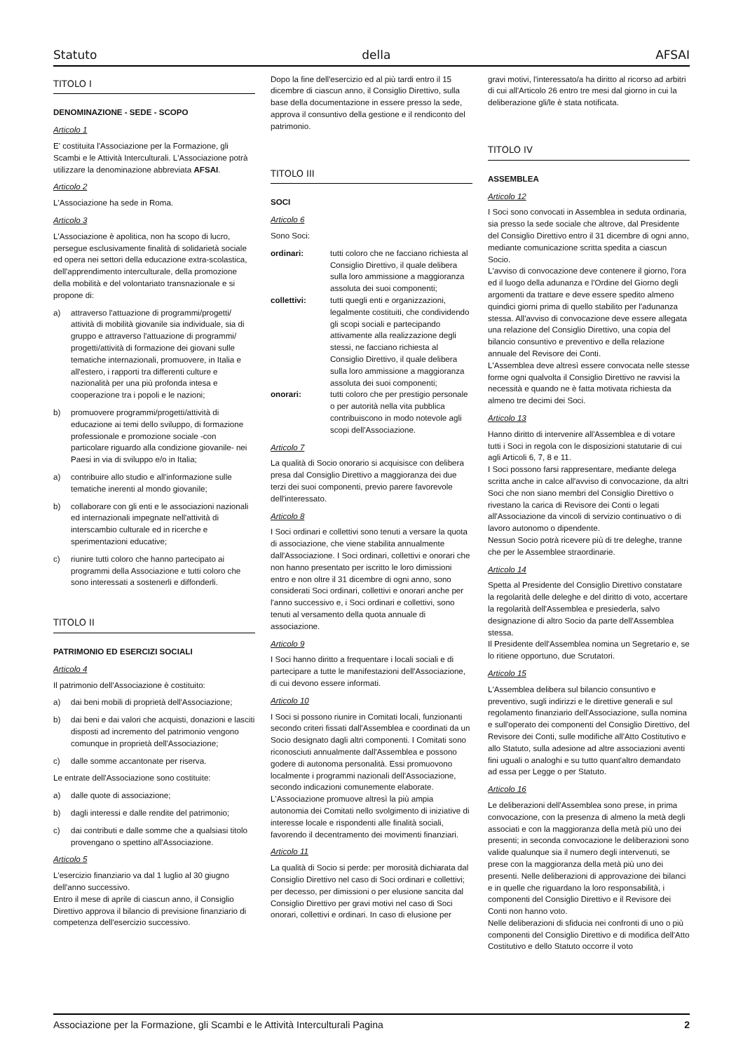Statuto della AFSAI
TITOLO I
DENOMINAZIONE - SEDE - SCOPO
Articolo 1
E' costituita l'Associazione per la Formazione, gli Scambi e le Attività Interculturali. L'Associazione potrà utilizzare la denominazione abbreviata AFSAI.
Articolo 2
L'Associazione ha sede in Roma.
Articolo 3
L'Associazione è apolitica, non ha scopo di lucro, persegue esclusivamente finalità di solidarietà sociale ed opera nei settori della educazione extra-scolastica, dell'apprendimento interculturale, della promozione della mobilità e del volontariato transnazionale e si propone di:
a) attraverso l'attuazione di programmi/progetti/ attività di mobilità giovanile sia individuale, sia di gruppo e attraverso l'attuazione di programmi/ progetti/attività di formazione dei giovani sulle tematiche internazionali, promuovere, in Italia e all'estero, i rapporti tra differenti culture e nazionalità per una più profonda intesa e cooperazione tra i popoli e le nazioni;
b) promuovere programmi/progetti/attività di educazione ai temi dello sviluppo, di formazione professionale e promozione sociale -con particolare riguardo alla condizione giovanile- nei Paesi in via di sviluppo e/o in Italia;
a) contribuire allo studio e all'informazione sulle tematiche inerenti al mondo giovanile;
b) collaborare con gli enti e le associazioni nazionali ed internazionali impegnate nell'attività di interscambio culturale ed in ricerche e sperimentazioni educative;
c) riunire tutti coloro che hanno partecipato ai programmi della Associazione e tutti coloro che sono interessati a sostenerli e diffonderli.
TITOLO II
PATRIMONIO ED ESERCIZI SOCIALI
Articolo 4
Il patrimonio dell'Associazione è costituito:
a) dai beni mobili di proprietà dell'Associazione;
b) dai beni e dai valori che acquisti, donazioni e lasciti disposti ad incremento del patrimonio vengono comunque in proprietà dell'Associazione;
c) dalle somme accantonate per riserva.
Le entrate dell'Associazione sono costituite:
a) dalle quote di associazione;
b) dagli interessi e dalle rendite del patrimonio;
c) dai contributi e dalle somme che a qualsiasi titolo provengano o spettino all'Associazione.
Articolo 5
L'esercizio finanziario va dal 1 luglio al 30 giugno dell'anno successivo.
Entro il mese di aprile di ciascun anno, il Consiglio Direttivo approva il bilancio di previsione finanziario di competenza dell'esercizio successivo.
Dopo la fine dell'esercizio ed al più tardi entro il 15 dicembre di ciascun anno, il Consiglio Direttivo, sulla base della documentazione in essere presso la sede, approva il consuntivo della gestione e il rendiconto del patrimonio.
TITOLO III
SOCI
Articolo 6
Sono Soci:
ordinari: tutti coloro che ne facciano richiesta al Consiglio Direttivo, il quale delibera sulla loro ammissione a maggioranza assoluta dei suoi componenti;
collettivi: tutti quegli enti e organizzazioni, legalmente costituiti, che condividendo gli scopi sociali e partecipando attivamente alla realizzazione degli stessi, ne facciano richiesta al Consiglio Direttivo, il quale delibera sulla loro ammissione a maggioranza assoluta dei suoi componenti;
onorari: tutti coloro che per prestigio personale o per autorità nella vita pubblica contribuiscono in modo notevole agli scopi dell'Associazione.
Articolo 7
La qualità di Socio onorario si acquisisce con delibera presa dal Consiglio Direttivo a maggioranza dei due terzi dei suoi componenti, previo parere favorevole dell'interessato.
Articolo 8
I Soci ordinari e collettivi sono tenuti a versare la quota di associazione, che viene stabilita annualmente dall'Associazione. I Soci ordinari, collettivi e onorari che non hanno presentato per iscritto le loro dimissioni entro e non oltre il 31 dicembre di ogni anno, sono considerati Soci ordinari, collettivi e onorari anche per l'anno successivo e, i Soci ordinari e collettivi, sono tenuti al versamento della quota annuale di associazione.
Articolo 9
I Soci hanno diritto a frequentare i locali sociali e di partecipare a tutte le manifestazioni dell'Associazione, di cui devono essere informati.
Articolo 10
I Soci si possono riunire in Comitati locali, funzionanti secondo criteri fissati dall'Assemblea e coordinati da un Socio designato dagli altri componenti. I Comitati sono riconosciuti annualmente dall'Assemblea e possono godere di autonoma personalità. Essi promuovono localmente i programmi nazionali dell'Associazione, secondo indicazioni comunemente elaborate.
L'Associazione promuove altresì la più ampia autonomia dei Comitati nello svolgimento di iniziative di interesse locale e rispondenti alle finalità sociali, favorendo il decentramento dei movimenti finanziari.
Articolo 11
La qualità di Socio si perde: per morosità dichiarata dal Consiglio Direttivo nel caso di Soci ordinari e collettivi; per decesso, per dimissioni o per elusione sancita dal Consiglio Direttivo per gravi motivi nel caso di Soci onorari, collettivi e ordinari. In caso di elusione per
gravi motivi, l'interessato/a ha diritto al ricorso ad arbitri di cui all'Articolo 26 entro tre mesi dal giorno in cui la deliberazione gli/le è stata notificata.
TITOLO IV
ASSEMBLEA
Articolo 12
I Soci sono convocati in Assemblea in seduta ordinaria, sia presso la sede sociale che altrove, dal Presidente del Consiglio Direttivo entro il 31 dicembre di ogni anno, mediante comunicazione scritta spedita a ciascun Socio.
L'avviso di convocazione deve contenere il giorno, l'ora ed il luogo della adunanza e l'Ordine del Giorno degli argomenti da trattare e deve essere spedito almeno quindici giorni prima di quello stabilito per l'adunanza stessa. All'avviso di convocazione deve essere allegata una relazione del Consiglio Direttivo, una copia del bilancio consuntivo e preventivo e della relazione annuale del Revisore dei Conti.
L'Assemblea deve altresì essere convocata nelle stesse forme ogni qualvolta il Consiglio Direttivo ne ravvisi la necessità e quando ne è fatta motivata richiesta da almeno tre decimi dei Soci.
Articolo 13
Hanno diritto di intervenire all'Assemblea e di votare tutti i Soci in regola con le disposizioni statutarie di cui agli Articoli 6, 7, 8 e 11.
I Soci possono farsi rappresentare, mediante delega scritta anche in calce all'avviso di convocazione, da altri Soci che non siano membri del Consiglio Direttivo o rivestano la carica di Revisore dei Conti o legati all'Associazione da vincoli di servizio continuativo o di lavoro autonomo o dipendente.
Nessun Socio potrà ricevere più di tre deleghe, tranne che per le Assemblee straordinarie.
Articolo 14
Spetta al Presidente del Consiglio Direttivo constatare la regolarità delle deleghe e del diritto di voto, accertare la regolarità dell'Assemblea e presiederla, salvo designazione di altro Socio da parte dell'Assemblea stessa.
Il Presidente dell'Assemblea nomina un Segretario e, se lo ritiene opportuno, due Scrutatori.
Articolo 15
L'Assemblea delibera sul bilancio consuntivo e preventivo, sugli indirizzi e le direttive generali e sul regolamento finanziario dell'Associazione, sulla nomina e sull'operato dei componenti del Consiglio Direttivo, del Revisore dei Conti, sulle modifiche all'Atto Costitutivo e allo Statuto, sulla adesione ad altre associazioni aventi fini uguali o analoghi e su tutto quant'altro demandato ad essa per Legge o per Statuto.
Articolo 16
Le deliberazioni dell'Assemblea sono prese, in prima convocazione, con la presenza di almeno la metà degli associati e con la maggioranza della metà più uno dei presenti; in seconda convocazione le deliberazioni sono valide qualunque sia il numero degli intervenuti, se prese con la maggioranza della metà più uno dei presenti. Nelle deliberazioni di approvazione dei bilanci e in quelle che riguardano la loro responsabilità, i componenti del Consiglio Direttivo e il Revisore dei Conti non hanno voto.
Nelle deliberazioni di sfiducia nei confronti di uno o più componenti del Consiglio Direttivo e di modifica dell'Atto Costitutivo e dello Statuto occorre il voto
Associazione per la Formazione, gli Scambi e le Attività Interculturali Pagina 2